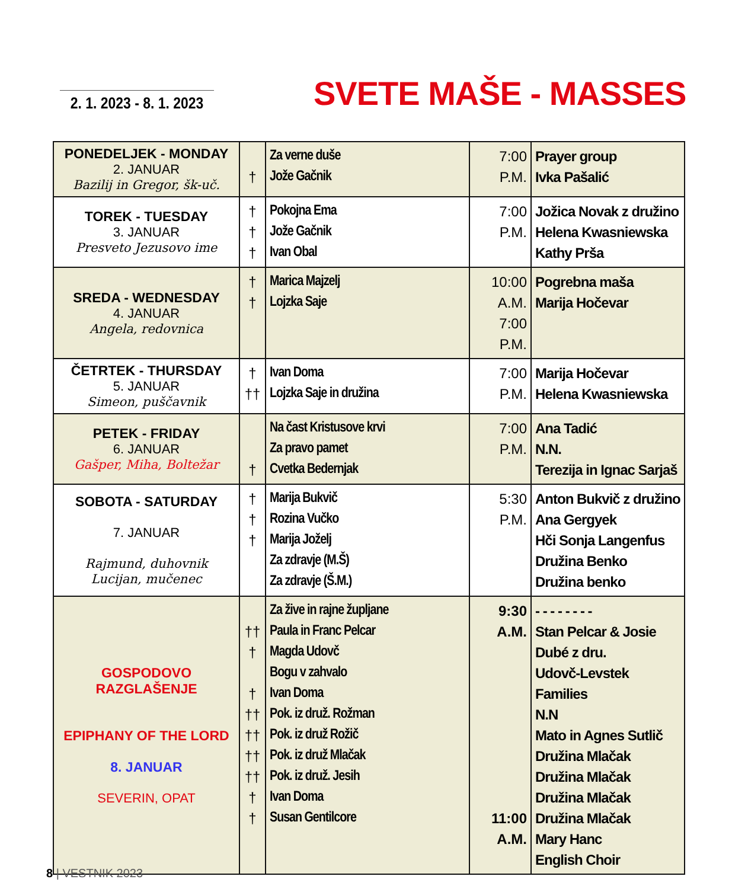2. 1. 2023 - 8. 1. 2023
SVETE MAŠE - MASSES
| PONEDELJEK - MONDAY 2. JANUAR Bazilij in Gregor, šk-uč. | † | Za verne duše Jože Gačnik | 7:00 P.M. | Prayer group Ivka Pašalić |
| TOREK - TUESDAY 3. JANUAR Presveto Jezusovo ime | † † † | Pokojna Ema Jože Gačnik Ivan Obal | 7:00 P.M. | Jožica Novak z družino Helena Kwasniewska Kathy Prša |
| SREDA - WEDNESDAY 4. JANUAR Angela, redovnica | † † | Marica Majzelj Lojzka Saje | 10:00 A.M. 7:00 P.M. | Pogrebna maša Marija Hočevar |
| ČETRTEK - THURSDAY 5. JANUAR Simeon, puščavnik | † †† | Ivan Doma Lojzka Saje in družina | 7:00 P.M. | Marija Hočevar Helena Kwasniewska |
| PETEK - FRIDAY 6. JANUAR Gašper, Miha, Boltežar | † | Na čast Kristusove krvi Za pravo pamet Cvetka Bedernjak | 7:00 P.M. | Ana Tadić N.N. Terezija in Ignac Sarjaš |
| SOBOTA - SATURDAY 7. JANUAR Rajmund, duhovnik Lucijan, mučenec | † † † | Marija Bukvič Rozina Vučko Marija Joželj Za zdravje (M.Š) Za zdravje (Š.M.) | 5:30 P.M. | Anton Bukvič z družino Ana Gergyek Hči Sonja Langenfus Družina Benko Družina benko |
| GOSPODOVO RAZGLAŠENJE EPIPHANY OF THE LORD 8. JANUAR SEVERIN, OPAT | †† † † †† †† †† †† † † | Za žive in rajne župljane Paula in Franc Pelcar Magda Udovč Bogu v zahvalo Ivan Doma Pok. iz druž. Rožman Pok. iz druž Rožič Pok. iz druž Mlačak Pok. iz druž. Jesih Ivan Doma Susan Gentilcore | 9:30 A.M. 11:00 A.M. | - - - - - - - - Stan Pelcar & Josie Dubé z dru. Udovč-Levstek Families N.N Mato in Agnes Sutlič Družina Mlačak Družina Mlačak Družina Mlačak Družina Mlačak Mary Hanc English Choir |
8 | VESTNIK 2023